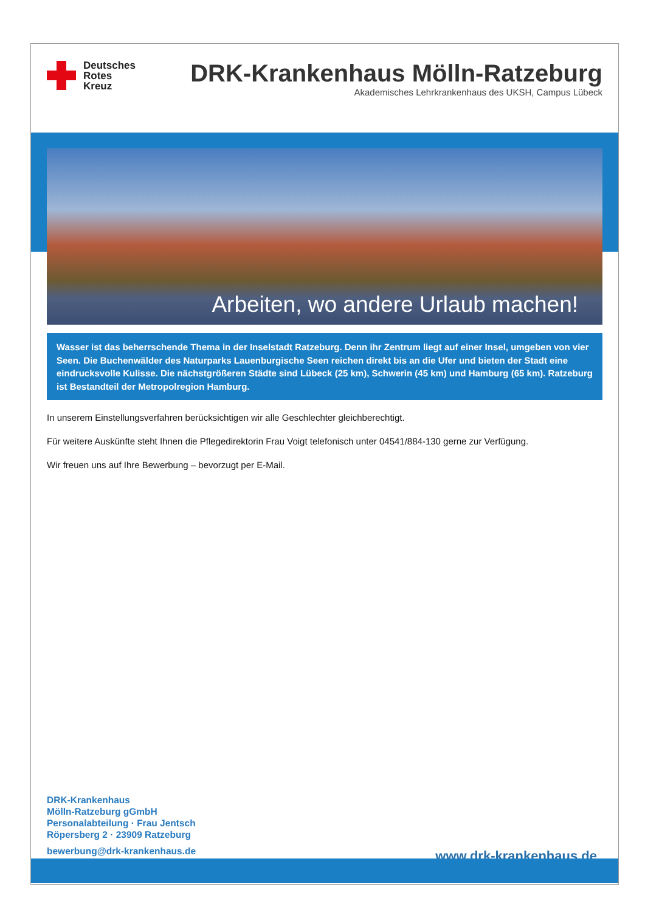Deutsches
Rotes
Kreuz
DRK-Krankenhaus Mölln-Ratzeburg
Akademisches Lehrkrankenhaus des UKSH, Campus Lübeck
Arbeiten, wo andere Urlaub machen!
Wasser ist das beherrschende Thema in der Inselstadt Ratzeburg. Denn ihr Zentrum liegt auf einer Insel, umgeben von vier Seen. Die Buchenwälder des Naturparks Lauenburgische Seen reichen direkt bis an die Ufer und bieten der Stadt eine eindrucksvolle Kulisse. Die nächstgrößeren Städte sind Lübeck (25 km), Schwerin (45 km) und Hamburg (65 km). Ratzeburg ist Bestandteil der Metropolregion Hamburg.
In unserem Einstellungsverfahren berücksichtigen wir alle Geschlechter gleichberechtigt.
Für weitere Auskünfte steht Ihnen die Pflegedirektorin Frau Voigt telefonisch unter 04541/884-130 gerne zur Verfügung.
Wir freuen uns auf Ihre Bewerbung – bevorzugt per E-Mail.
DRK-Krankenhaus
Mölln-Ratzeburg gGmbH
Personalabteilung · Frau Jentsch
Röpersberg 2 · 23909 Ratzeburg
bewerbung@drk-krankenhaus.de
www.drk-krankenhaus.de